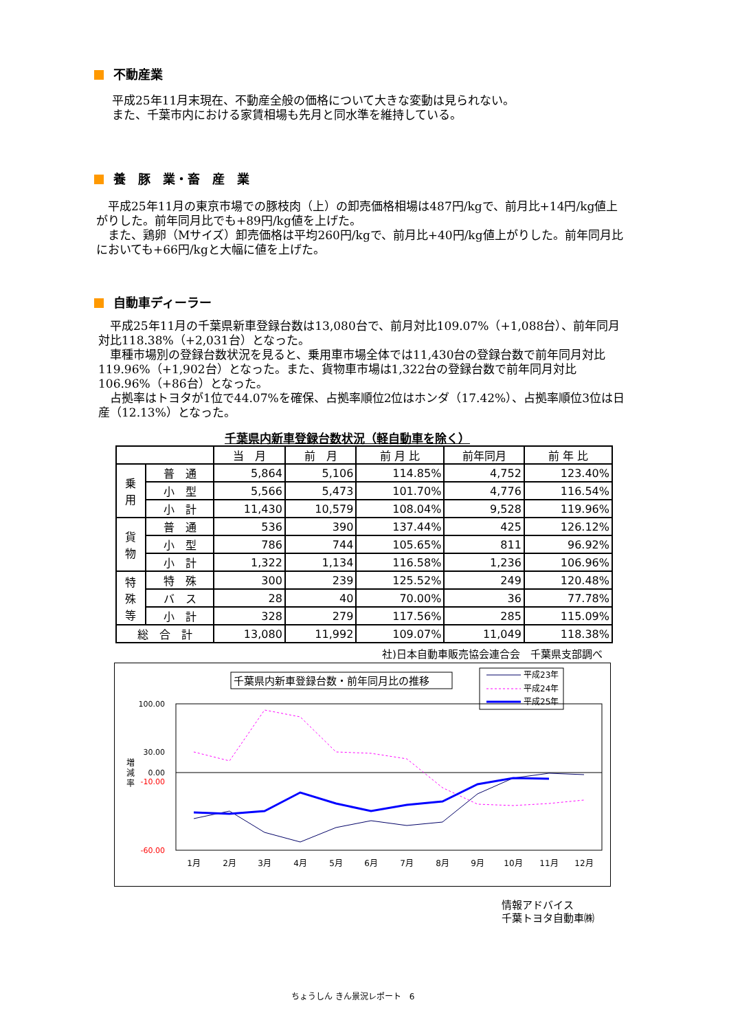不動産業
平成25年11月末現在、不動産全般の価格について大きな変動は見られない。
また、千葉市内における家賃相場も先月と同水準を維持している。
養　豚　業・畜　産　業
　平成25年11月の東京市場での豚枝肉（上）の卸売価格相場は487円/kgで、前月比+14円/kg値上がりした。前年同月比でも+89円/kg値を上げた。
　また、鶏卵（Mサイズ）卸売価格は平均260円/kgで、前月比+40円/kg値上がりした。前年同月比においても+66円/kgと大幅に値を上げた。
自動車ディーラー
　平成25年11月の千葉県新車登録台数は13,080台で、前月対比109.07%（+1,088台）、前年同月対比118.38%（+2,031台）となった。
　車種市場別の登録台数状況を見ると、乗用車市場全体では11,430台の登録台数で前年同月対比119.96%（+1,902台）となった。また、貨物車市場は1,322台の登録台数で前年同月対比106.96%（+86台）となった。
　占拠率はトヨタが1位で44.07%を確保、占拠率順位2位はホンダ（17.42%）、占拠率順位3位は日産（12.13%）となった。
千葉県内新車登録台数状況（軽自動車を除く）
| | | 当 月 | 前 月 | 前 月 比 | 前年同月 | 前 年 比 |
| --- | --- | --- | --- | --- | --- | --- |
| 乗 用 | 普 通 | 5,864 | 5,106 | 114.85% | 4,752 | 123.40% |
| | 小 型 | 5,566 | 5,473 | 101.70% | 4,776 | 116.54% |
| | 小 計 | 11,430 | 10,579 | 108.04% | 9,528 | 119.96% |
| 貨 物 | 普 通 | 536 | 390 | 137.44% | 425 | 126.12% |
| | 小 型 | 786 | 744 | 105.65% | 811 | 96.92% |
| | 小 計 | 1,322 | 1,134 | 116.58% | 1,236 | 106.96% |
| 特 殊 等 | 特 殊 | 300 | 239 | 125.52% | 249 | 120.48% |
| | バ ス | 28 | 40 | 70.00% | 36 | 77.78% |
| | 小 計 | 328 | 279 | 117.56% | 285 | 115.09% |
| 総 合 計 | | 13,080 | 11,992 | 109.07% | 11,049 | 118.38% |
社)日本自動車販売協会連合会　千葉県支部調べ
千葉県内新車登録台数・前年同月比の推移
平成23年
平成24年
平成25年
100.00
30.00
0.00
-10.00
-60.00
増
減
率
1月
2月
3月
4月
5月
6月
7月
8月
9月
10月
11月
12月
情報アドバイス
千葉トヨタ自動車㈱
ちょうしん きん景況レポート　6